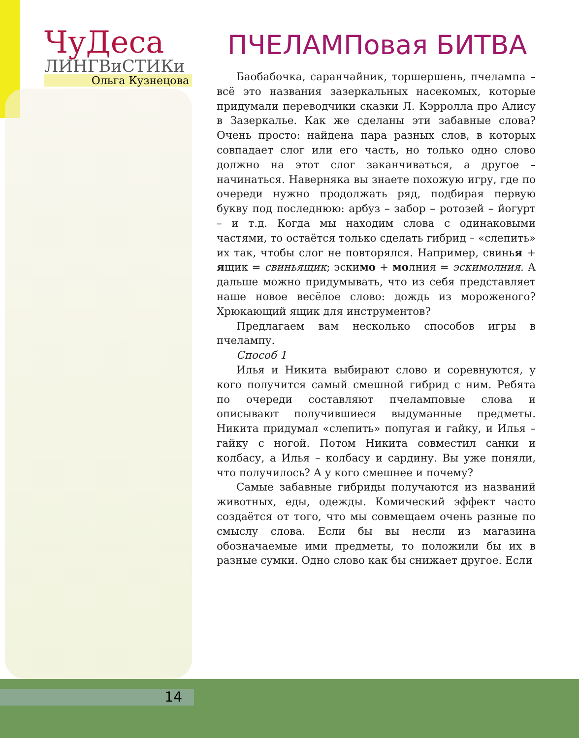ЧуДеса
ЛИНГВиСТИКи
Ольга Кузнецова
ПЧЕЛАМПовая БИТВА
Баобабочка, саранчайник, торшершень, пчелампа – всё это названия зазеркальных насекомых, которые придумали переводчики сказки Л. Кэрролла про Алису в Зазеркалье. Как же сделаны эти забавные слова? Очень просто: найдена пара разных слов, в которых совпадает слог или его часть, но только одно слово должно на этот слог заканчиваться, а другое – начинаться. Наверняка вы знаете похожую игру, где по очереди нужно продолжать ряд, подбирая первую букву под последнюю: арбуз – забор – ротозей – йогурт – и т.д. Когда мы находим слова с одинаковыми частями, то остаётся только сделать гибрид – «слепить» их так, чтобы слог не повторялся. Например, свинья + ящик = свиньящик; эскимо + молния = эскимолния. А дальше можно придумывать, что из себя представляет наше новое весёлое слово: дождь из мороженого? Хрюкающий ящик для инструментов?
Предлагаем вам несколько способов игры в пчелампу.
Способ 1
Илья и Никита выбирают слово и соревнуются, у кого получится самый смешной гибрид с ним. Ребята по очереди составляют пчеламповые слова и описывают получившиеся выдуманные предметы. Никита придумал «слепить» попугая и гайку, и Илья – гайку с ногой. Потом Никита совместил санки и колбасу, а Илья – колбасу и сардину. Вы уже поняли, что получилось? А у кого смешнее и почему?
Самые забавные гибриды получаются из названий животных, еды, одежды. Комический эффект часто создаётся от того, что мы совмещаем очень разные по смыслу слова. Если бы вы несли из магазина обозначаемые ими предметы, то положили бы их в разные сумки. Одно слово как бы снижает другое. Если
14